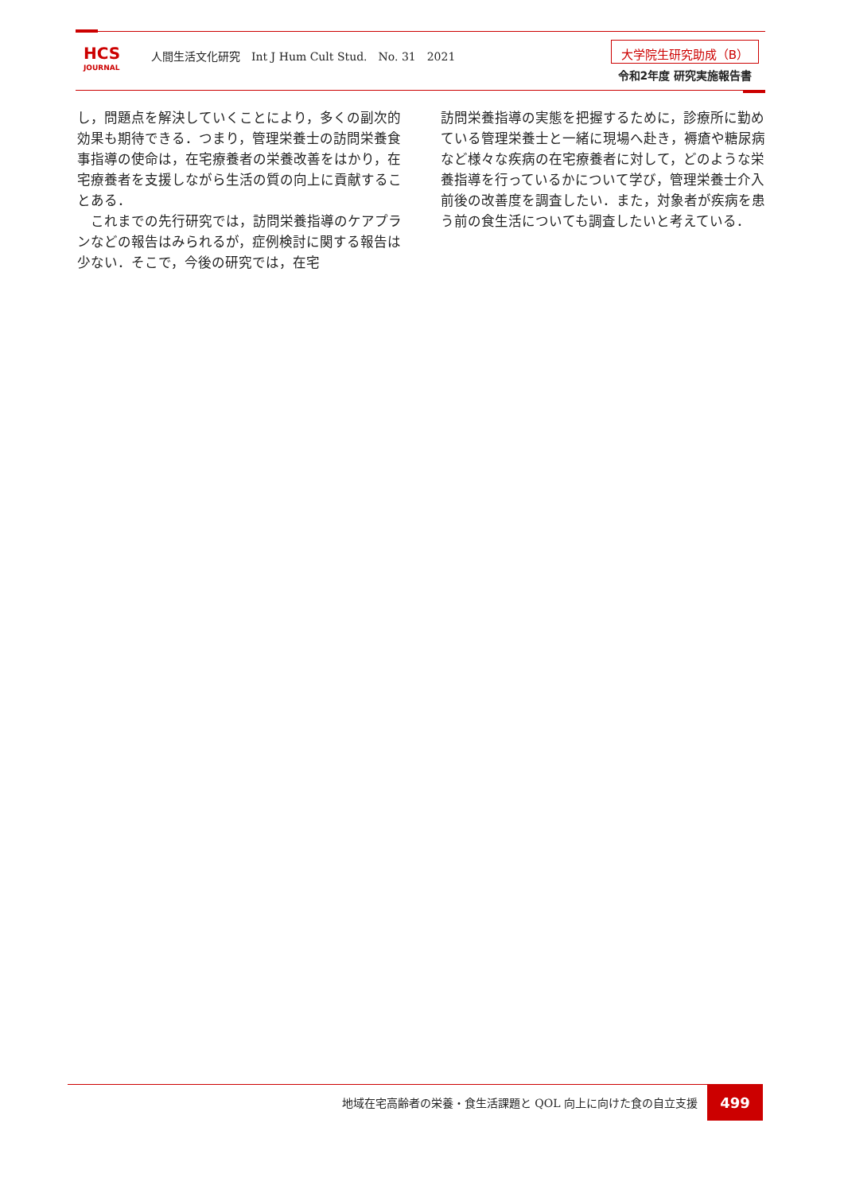HCS
JOURNAL
人間生活文化研究　Int J Hum Cult Stud.　No. 31　2021
大学院生研究助成（B）
令和2年度 研究実施報告書
し，問題点を解決していくことにより，多くの副次的効果も期待できる．つまり，管理栄養士の訪問栄養食事指導の使命は，在宅療養者の栄養改善をはかり，在宅療養者を支援しながら生活の質の向上に貢献することある．
　これまでの先行研究では，訪問栄養指導のケアプランなどの報告はみられるが，症例検討に関する報告は少ない．そこで，今後の研究では，在宅
訪問栄養指導の実態を把握するために，診療所に勤めている管理栄養士と一緒に現場へ赴き，褥瘡や糖尿病など様々な疾病の在宅療養者に対して，どのような栄養指導を行っているかについて学び，管理栄養士介入前後の改善度を調査したい．また，対象者が疾病を患う前の食生活についても調査したいと考えている．
地域在宅高齢者の栄養・食生活課題と QOL 向上に向けた食の自立支援
499